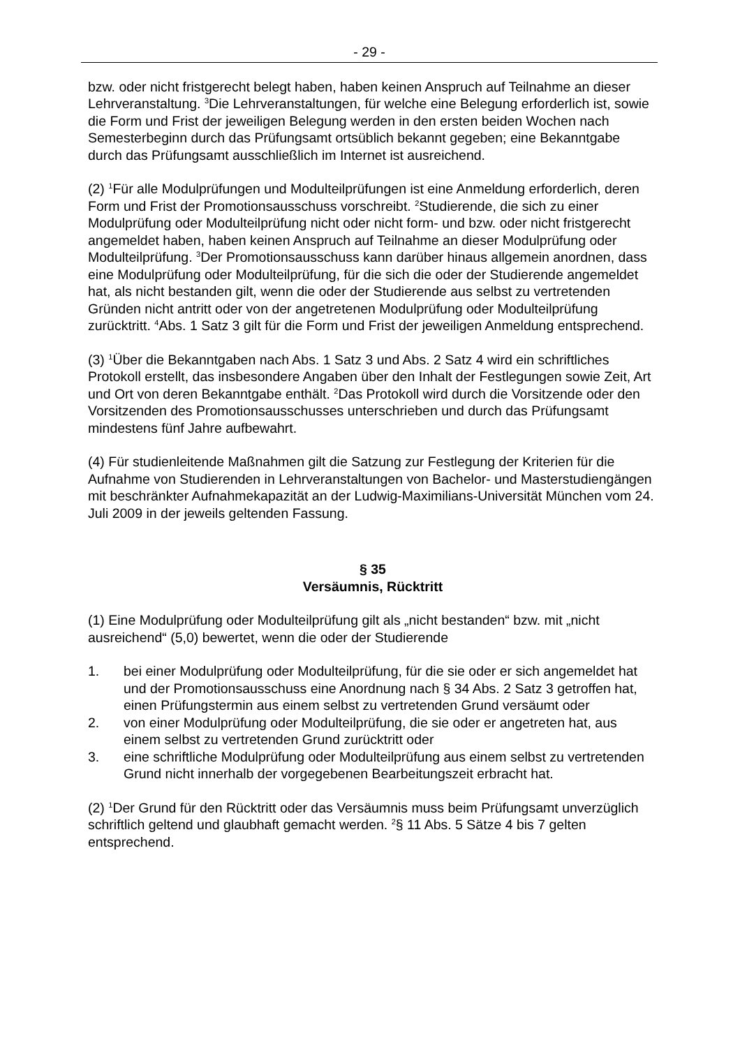- 29 -
bzw. oder nicht fristgerecht belegt haben, haben keinen Anspruch auf Teilnahme an dieser Lehrveranstaltung. <sup>3</sup>Die Lehrveranstaltungen, für welche eine Belegung erforderlich ist, sowie die Form und Frist der jeweiligen Belegung werden in den ersten beiden Wochen nach Semesterbeginn durch das Prüfungsamt ortsüblich bekannt gegeben; eine Bekanntgabe durch das Prüfungsamt ausschließlich im Internet ist ausreichend.
(2) <sup>1</sup>Für alle Modulprüfungen und Modulteilprüfungen ist eine Anmeldung erforderlich, deren Form und Frist der Promotionsausschuss vorschreibt. <sup>2</sup>Studierende, die sich zu einer Modulprüfung oder Modulteilprüfung nicht oder nicht form- und bzw. oder nicht fristgerecht angemeldet haben, haben keinen Anspruch auf Teilnahme an dieser Modulprüfung oder Modulteilprüfung. <sup>3</sup>Der Promotionsausschuss kann darüber hinaus allgemein anordnen, dass eine Modulprüfung oder Modulteilprüfung, für die sich die oder der Studierende angemeldet hat, als nicht bestanden gilt, wenn die oder der Studierende aus selbst zu vertretenden Gründen nicht antritt oder von der angetretenen Modulprüfung oder Modulteilprüfung zurücktritt. <sup>4</sup>Abs. 1 Satz 3 gilt für die Form und Frist der jeweiligen Anmeldung entsprechend.
(3) <sup>1</sup>Über die Bekanntgaben nach Abs. 1 Satz 3 und Abs. 2 Satz 4 wird ein schriftliches Protokoll erstellt, das insbesondere Angaben über den Inhalt der Festlegungen sowie Zeit, Art und Ort von deren Bekanntgabe enthält. <sup>2</sup>Das Protokoll wird durch die Vorsitzende oder den Vorsitzenden des Promotionsausschusses unterschrieben und durch das Prüfungsamt mindestens fünf Jahre aufbewahrt.
(4) Für studienleitende Maßnahmen gilt die Satzung zur Festlegung der Kriterien für die Aufnahme von Studierenden in Lehrveranstaltungen von Bachelor- und Masterstudiengängen mit beschränkter Aufnahmekapazität an der Ludwig-Maximilians-Universität München vom 24. Juli 2009 in der jeweils geltenden Fassung.
§ 35
Versäumnis, Rücktritt
(1) Eine Modulprüfung oder Modulteilprüfung gilt als „nicht bestanden“ bzw. mit „nicht ausreichend“ (5,0) bewertet, wenn die oder der Studierende
1. bei einer Modulprüfung oder Modulteilprüfung, für die sie oder er sich angemeldet hat und der Promotionsausschuss eine Anordnung nach § 34 Abs. 2 Satz 3 getroffen hat, einen Prüfungstermin aus einem selbst zu vertretenden Grund versäumt oder
2. von einer Modulprüfung oder Modulteilprüfung, die sie oder er angetreten hat, aus einem selbst zu vertretenden Grund zurücktritt oder
3. eine schriftliche Modulprüfung oder Modulteilprüfung aus einem selbst zu vertretenden Grund nicht innerhalb der vorgegebenen Bearbeitungszeit erbracht hat.
(2) <sup>1</sup>Der Grund für den Rücktritt oder das Versäumnis muss beim Prüfungsamt unverzüglich schriftlich geltend und glaubhaft gemacht werden. <sup>2</sup>§ 11 Abs. 5 Sätze 4 bis 7 gelten entsprechend.